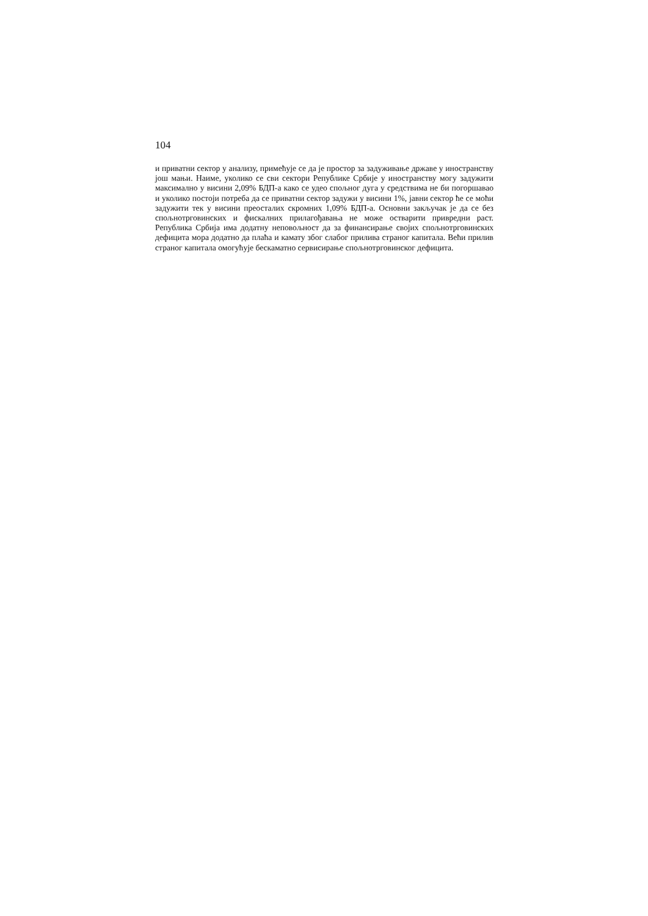104
и приватни сектор у анализу, примећује се да је простор за задуживање државе у иностранству још мањи. Наиме, уколико се сви сектори Републике Србије у иностранству могу задужити максимално у висини 2,09% БДП-а како се удео спољног дуга у средствима не би погоршавао и уколико постоји потреба да се приватни сектор задужи у висини 1%, јавни сектор ће се моћи задужити тек у висини преосталих скромних 1,09% БДП-а. Основни закључак је да се без спољнотрговинских и фискалних прилагођавања не може остварити привредни раст. Република Србија има додатну неповољност да за финансирање својих спољнотрговинских дефицита мора додатно да плаћа и камату због слабог прилива страног капитала. Већи прилив страног капитала омогућује бескаматно сервисирање спољнотрговинског дефицита.